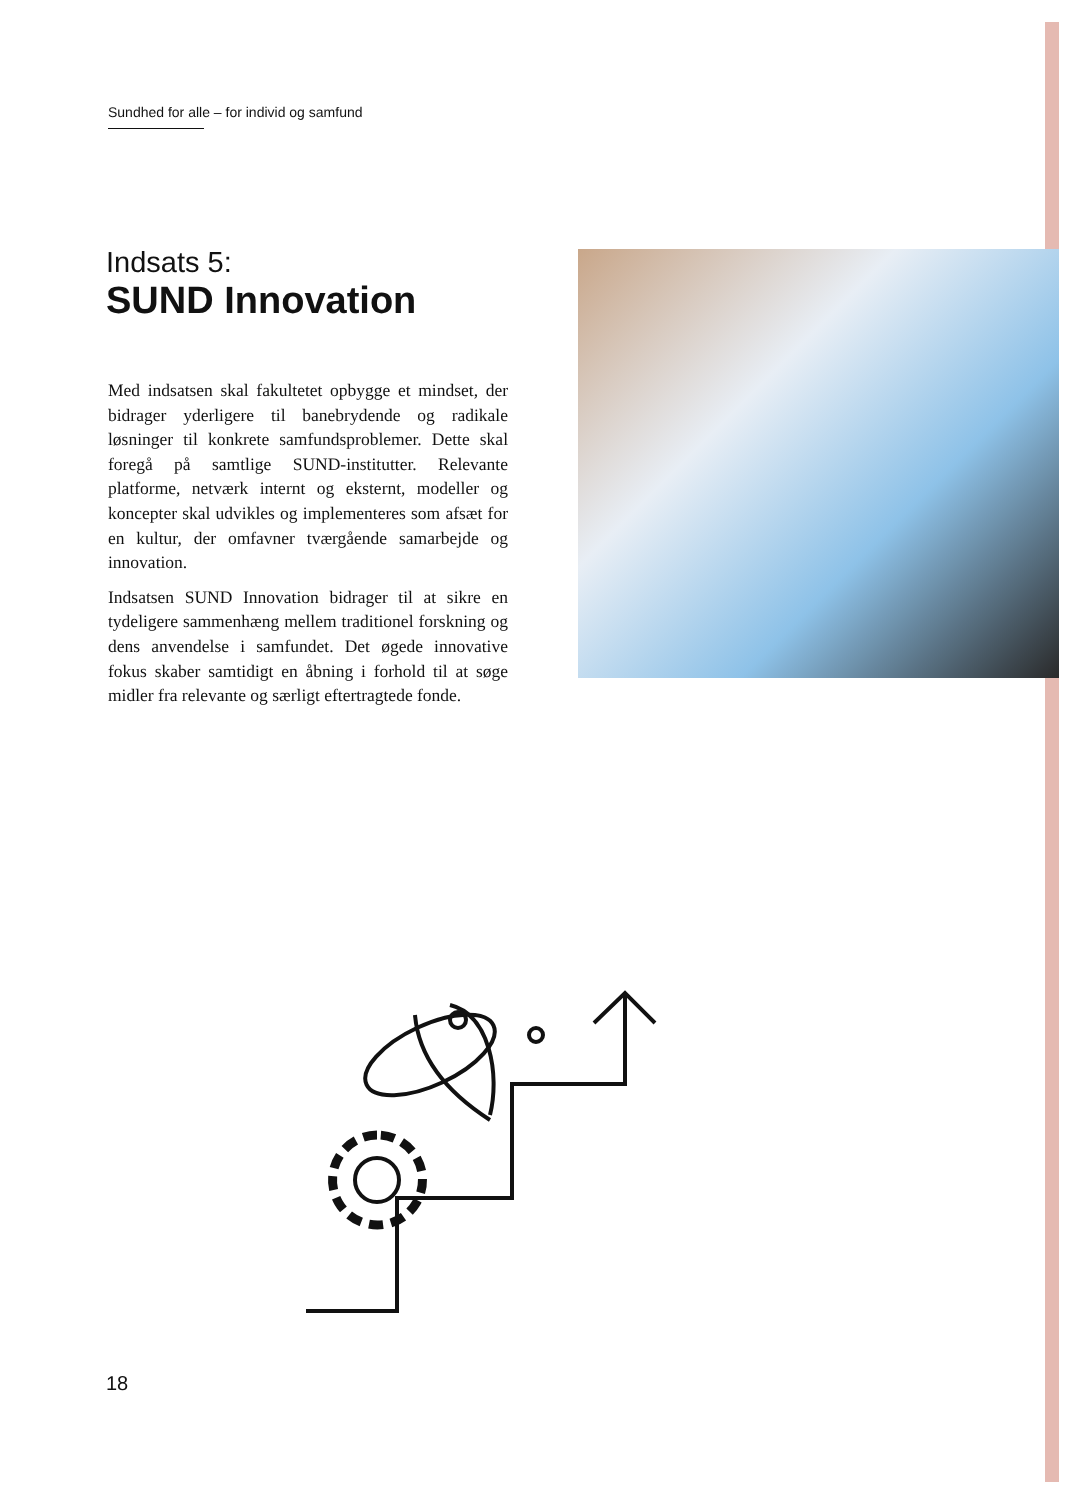Sundhed for alle – for individ og samfund
Indsats 5:
SUND Innovation
Med indsatsen skal fakultetet opbygge et mindset, der bidrager yderligere til banebrydende og radikale løsninger til konkrete samfundsproblemer. Dette skal foregå på samtlige SUND-institutter. Relevante platforme, netværk internt og eksternt, modeller og koncepter skal udvikles og implementeres som afsæt for en kultur, der omfavner tværgående samarbejde og innovation.
Indsatsen SUND Innovation bidrager til at sikre en tydeligere sammenhæng mellem traditionel forskning og dens anvendelse i samfundet. Det øgede innovative fokus skaber samtidigt en åbning i forhold til at søge midler fra relevante og særligt eftertragtede fonde.
18